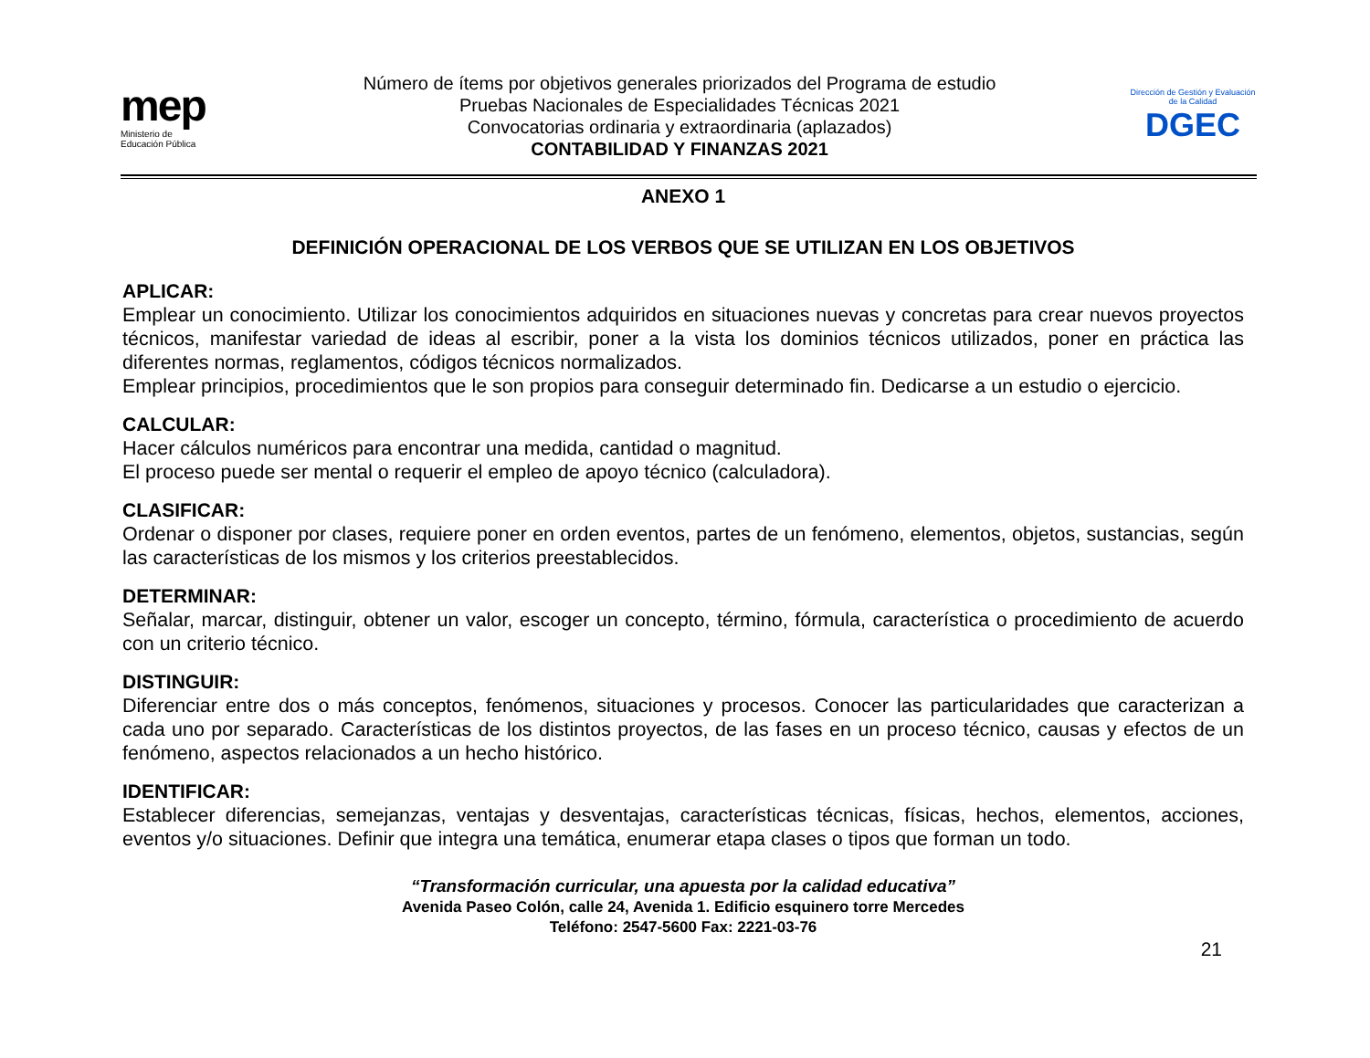mep
Ministerio de
Educación Pública
Número de ítems por objetivos generales priorizados del Programa de estudio
Pruebas Nacionales de Especialidades Técnicas 2021
Convocatorias ordinaria y extraordinaria (aplazados)
CONTABILIDAD Y FINANZAS 2021
Dirección de Gestión y Evaluación de la Calidad
DGEC
ANEXO 1
DEFINICIÓN OPERACIONAL DE LOS VERBOS QUE SE UTILIZAN EN LOS OBJETIVOS
APLICAR:
Emplear un conocimiento. Utilizar los conocimientos adquiridos en situaciones nuevas y concretas para crear nuevos proyectos técnicos, manifestar variedad de ideas al escribir, poner a la vista los dominios técnicos utilizados, poner en práctica las diferentes normas, reglamentos, códigos técnicos normalizados.
Emplear principios, procedimientos que le son propios para conseguir determinado fin. Dedicarse a un estudio o ejercicio.
CALCULAR:
Hacer cálculos numéricos para encontrar una medida, cantidad o magnitud.
El proceso puede ser mental o requerir el empleo de apoyo técnico (calculadora).
CLASIFICAR:
Ordenar o disponer por clases, requiere poner en orden eventos, partes de un fenómeno, elementos, objetos, sustancias, según las características de los mismos y los criterios preestablecidos.
DETERMINAR:
Señalar, marcar, distinguir, obtener un valor, escoger un concepto, término, fórmula, característica o procedimiento de acuerdo con un criterio técnico.
DISTINGUIR:
Diferenciar entre dos o más conceptos, fenómenos, situaciones y procesos. Conocer las particularidades que caracterizan a cada uno por separado. Características de los distintos proyectos, de las fases en un proceso técnico, causas y efectos de un fenómeno, aspectos relacionados a un hecho histórico.
IDENTIFICAR:
Establecer diferencias, semejanzas, ventajas y desventajas, características técnicas, físicas, hechos, elementos, acciones, eventos y/o situaciones. Definir que integra una temática, enumerar etapa clases o tipos que forman un todo.
“Transformación curricular, una apuesta por la calidad educativa”
Avenida Paseo Colón, calle 24, Avenida 1. Edificio esquinero torre Mercedes
Teléfono: 2547-5600 Fax: 2221-03-76
21